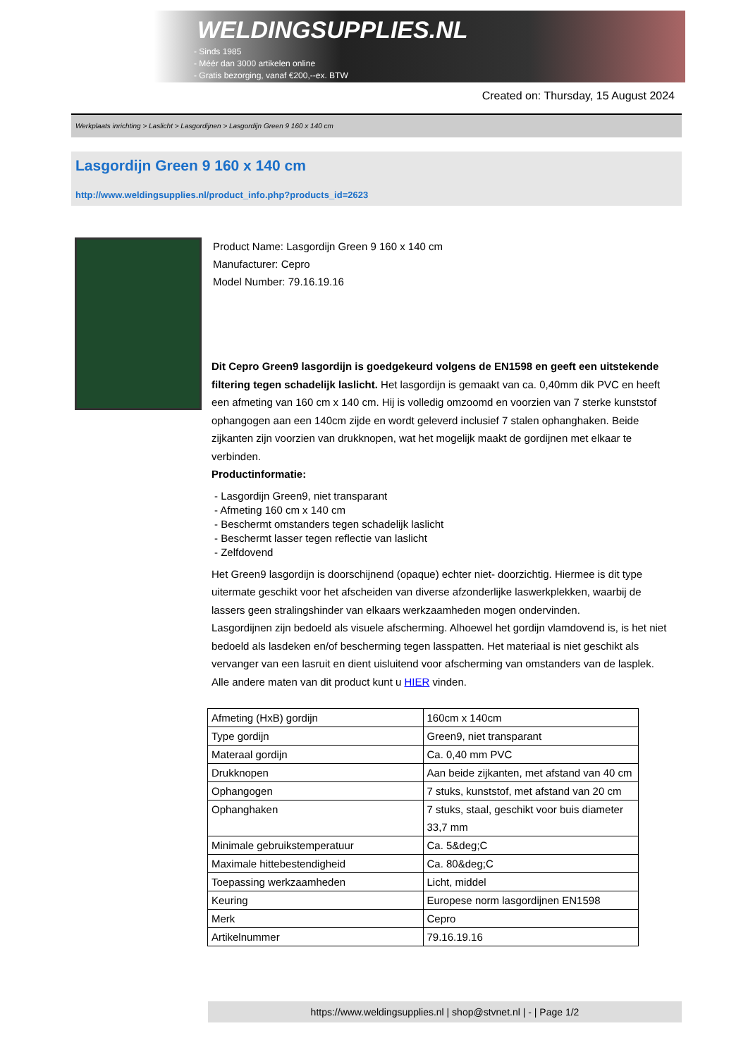WELDINGSUPPLIES.NL
- Sinds 1985
- Méér dan 3000 artikelen online
- Gratis bezorging, vanaf €200,--ex. BTW
Created on: Thursday, 15 August 2024
Werkplaats inrichting > Laslicht > Lasgordijnen > Lasgordijn Green 9 160 x 140 cm
Lasgordijn Green 9 160 x 140 cm
http://www.weldingsupplies.nl/product_info.php?products_id=2623
Product Name: Lasgordijn Green 9 160 x 140 cm
Manufacturer: Cepro
Model Number: 79.16.19.16
Dit Cepro Green9 lasgordijn is goedgekeurd volgens de EN1598 en geeft een uitstekende filtering tegen schadelijk laslicht. Het lasgordijn is gemaakt van ca. 0,40mm dik PVC en heeft een afmeting van 160 cm x 140 cm. Hij is volledig omzoomd en voorzien van 7 sterke kunststof ophangogen aan een 140cm zijde en wordt geleverd inclusief 7 stalen ophanghaken. Beide zijkanten zijn voorzien van drukknopen, wat het mogelijk maakt de gordijnen met elkaar te verbinden.
Productinformatie:
- Lasgordijn Green9, niet transparant
- Afmeting 160 cm x 140 cm
- Beschermt omstanders tegen schadelijk laslicht
- Beschermt lasser tegen reflectie van laslicht
- Zelfdovend
Het Green9 lasgordijn is doorschijnend (opaque) echter niet- doorzichtig. Hiermee is dit type uitermate geschikt voor het afscheiden van diverse afzonderlijke laswerkplekken, waarbij de lassers geen stralingshinder van elkaars werkzaamheden mogen ondervinden.
Lasgordijnen zijn bedoeld als visuele afscherming. Alhoewel het gordijn vlamdovend is, is het niet bedoeld als lasdeken en/of bescherming tegen lasspatten. Het materiaal is niet geschikt als vervanger van een lasruit en dient uisluitend voor afscherming van omstanders van de lasplek.
Alle andere maten van dit product kunt u HIER vinden.
| Afmeting (HxB) gordijn | 160cm x 140cm |
| Type gordijn | Green9, niet transparant |
| Materaal gordijn | Ca. 0,40 mm PVC |
| Drukknopen | Aan beide zijkanten, met afstand van 40 cm |
| Ophangogen | 7 stuks, kunststof, met afstand van 20 cm |
| Ophanghaken | 7 stuks, staal, geschikt voor buis diameter 33,7 mm |
| Minimale gebruikstemperatuur | Ca. 5&deg;C |
| Maximale hittebestendigheid | Ca. 80&deg;C |
| Toepassing werkzaamheden | Licht, middel |
| Keuring | Europese norm lasgordijnen EN1598 |
| Merk | Cepro |
| Artikelnummer | 79.16.19.16 |
https://www.weldingsupplies.nl | shop@stvnet.nl | - | Page 1/2